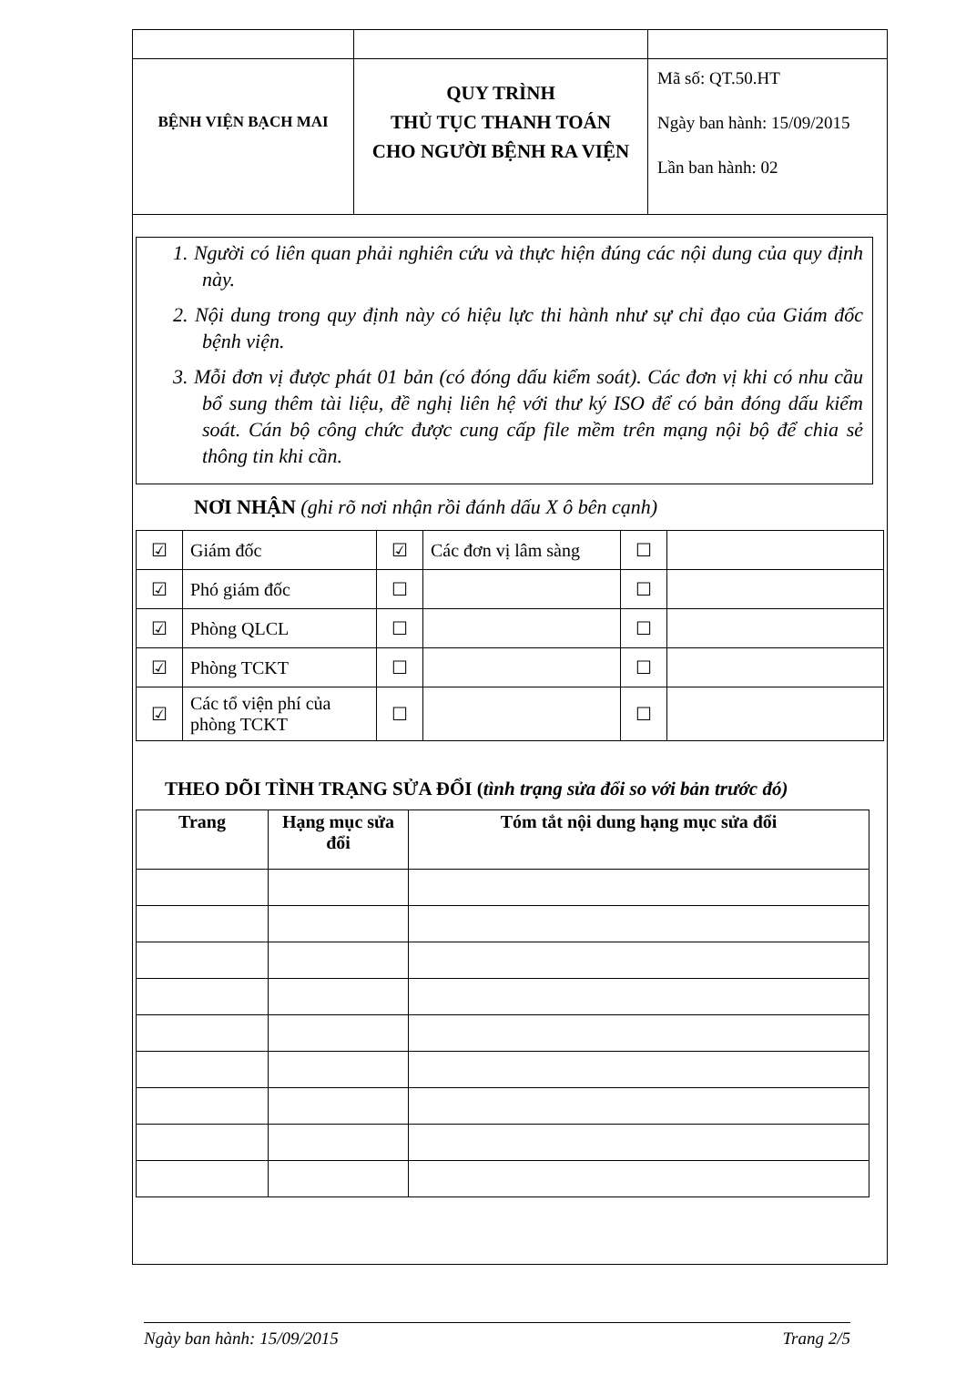| BỆNH VIỆN BẠCH MAI | QUY TRÌNH THỦ TỤC THANH TOÁN CHO NGƯỜI BỆNH RA VIỆN | Mã số: QT.50.HT Ngày ban hành: 15/09/2015 Lần ban hành: 02 |
1. Người có liên quan phải nghiên cứu và thực hiện đúng các nội dung của quy định này.
2. Nội dung trong quy định này có hiệu lực thi hành như sự chỉ đạo của Giám đốc bệnh viện.
3. Mỗi đơn vị được phát 01 bản (có đóng dấu kiểm soát). Các đơn vị khi có nhu cầu bổ sung thêm tài liệu, đề nghị liên hệ với thư ký ISO để có bản đóng dấu kiểm soát. Cán bộ công chức được cung cấp file mềm trên mạng nội bộ để chia sẻ thông tin khi cần.
NƠI NHẬN (ghi rõ nơi nhận rồi đánh dấu X ô bên cạnh)
| ☑ | Giám đốc | ☑ | Các đơn vị lâm sàng | ☐ | |
| ☑ | Phó giám đốc | ☐ | | ☐ | |
| ☑ | Phòng QLCL | ☐ | | ☐ | |
| ☑ | Phòng TCKT | ☐ | | ☐ | |
| ☑ | Các tổ viện phí của phòng TCKT | ☐ | | ☐ | |
THEO DÕI TÌNH TRẠNG SỬA ĐỔI (tình trạng sửa đổi so với bản trước đó)
| Trang | Hạng mục sửa đổi | Tóm tắt nội dung hạng mục sửa đổi |
| --- | --- | --- |
Ngày ban hành: 15/09/2015 Trang 2/5